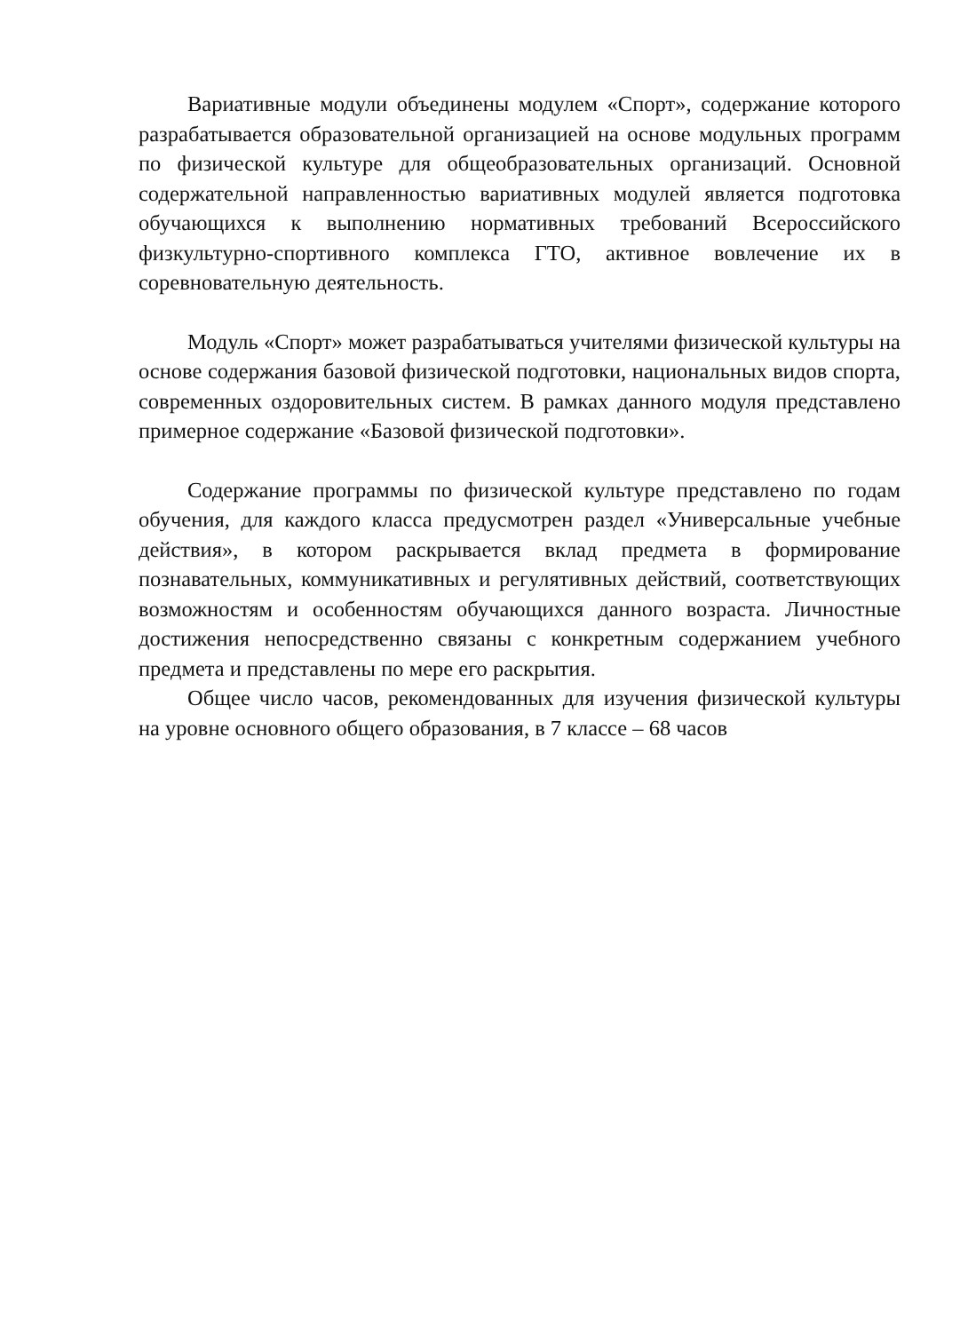Вариативные модули объединены модулем «Спорт», содержание которого разрабатывается образовательной организацией на основе модульных программ по физической культуре для общеобразовательных организаций. Основной содержательной направленностью вариативных модулей является подготовка обучающихся к выполнению нормативных требований Всероссийского физкультурно-спортивного комплекса ГТО, активное вовлечение их в соревновательную деятельность.
Модуль «Спорт» может разрабатываться учителями физической культуры на основе содержания базовой физической подготовки, национальных видов спорта, современных оздоровительных систем. В рамках данного модуля представлено примерное содержание «Базовой физической подготовки».
Содержание программы по физической культуре представлено по годам обучения, для каждого класса предусмотрен раздел «Универсальные учебные действия», в котором раскрывается вклад предмета в формирование познавательных, коммуникативных и регулятивных действий, соответствующих возможностям и особенностям обучающихся данного возраста. Личностные достижения непосредственно связаны с конкретным содержанием учебного предмета и представлены по мере его раскрытия.
Общее число часов, рекомендованных для изучения физической культуры на уровне основного общего образования, в 7 классе – 68 часов